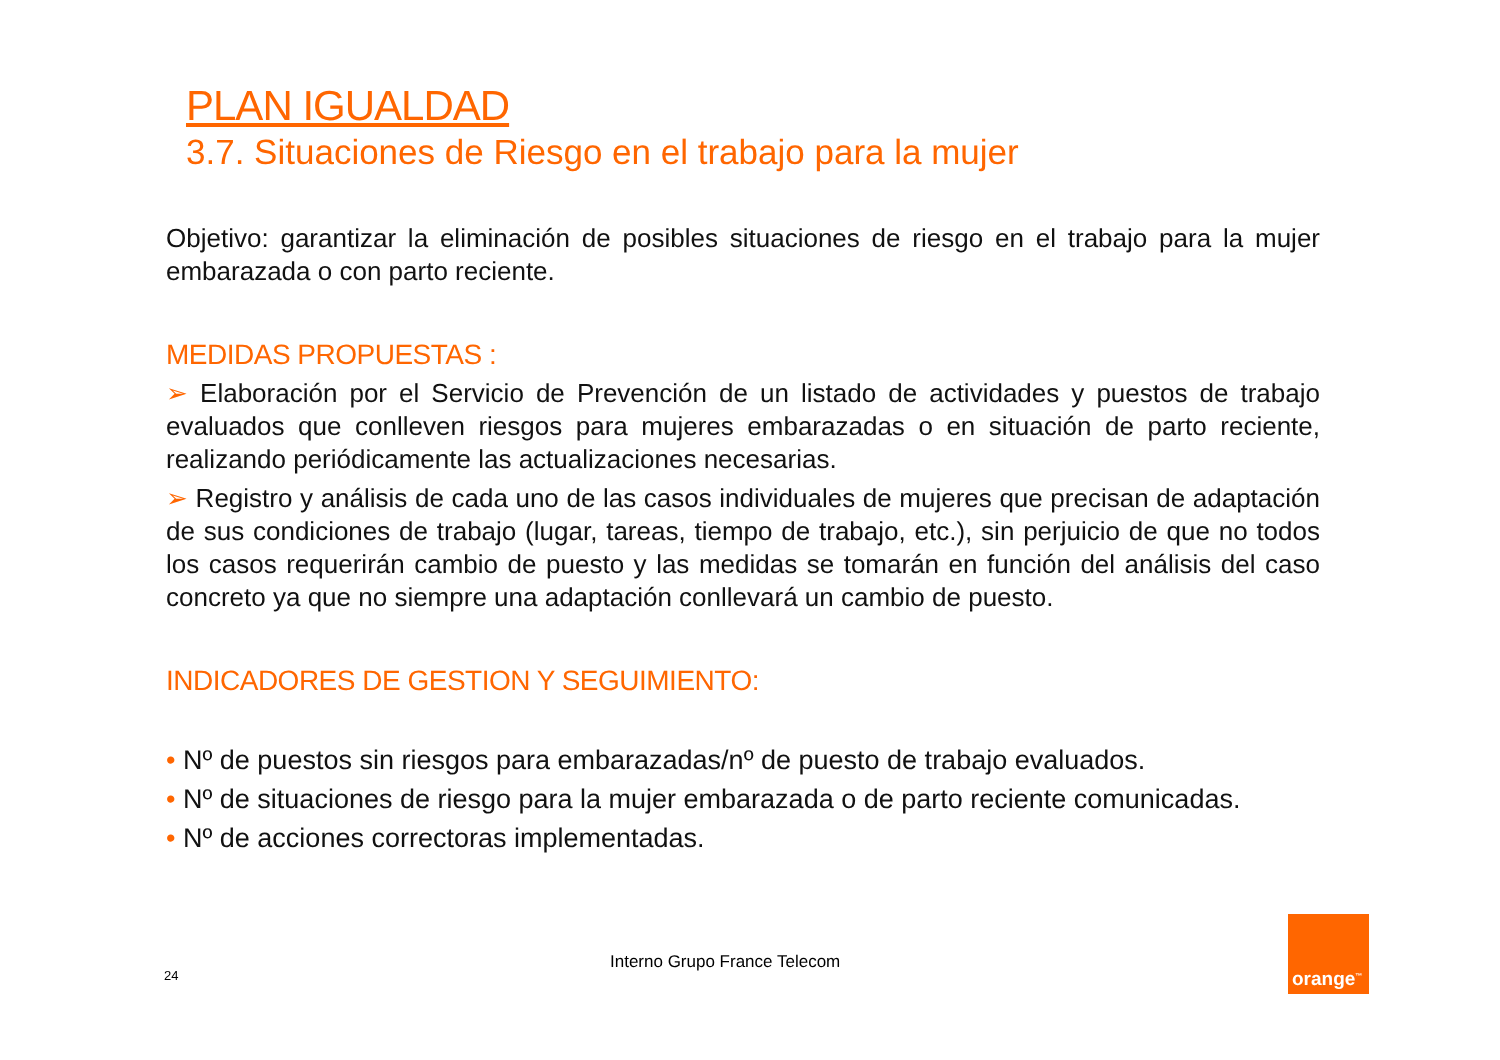PLAN IGUALDAD
3.7. Situaciones de Riesgo en el trabajo para la mujer
Objetivo: garantizar la eliminación de posibles situaciones de riesgo en el trabajo para la mujer embarazada o con parto reciente.
MEDIDAS PROPUESTAS :
➢ Elaboración por el Servicio de Prevención de un listado de actividades y puestos de trabajo evaluados que conlleven riesgos para mujeres embarazadas o en situación de parto reciente, realizando periódicamente las actualizaciones necesarias.
➢ Registro y análisis de cada uno de las casos individuales de mujeres que precisan de adaptación de sus condiciones de trabajo (lugar, tareas, tiempo de trabajo, etc.), sin perjuicio de que no todos los casos requerirán cambio de puesto y las medidas se tomarán en función del análisis del caso concreto ya que no siempre una adaptación conllevará un cambio de puesto.
INDICADORES DE GESTION Y SEGUIMIENTO:
• Nº de puestos sin riesgos para embarazadas/nº de puesto de trabajo evaluados.
• Nº de situaciones de riesgo para la mujer embarazada o de parto reciente comunicadas.
• Nº de acciones correctoras implementadas.
Interno Grupo France Telecom
24
orange<sup>™</sup>